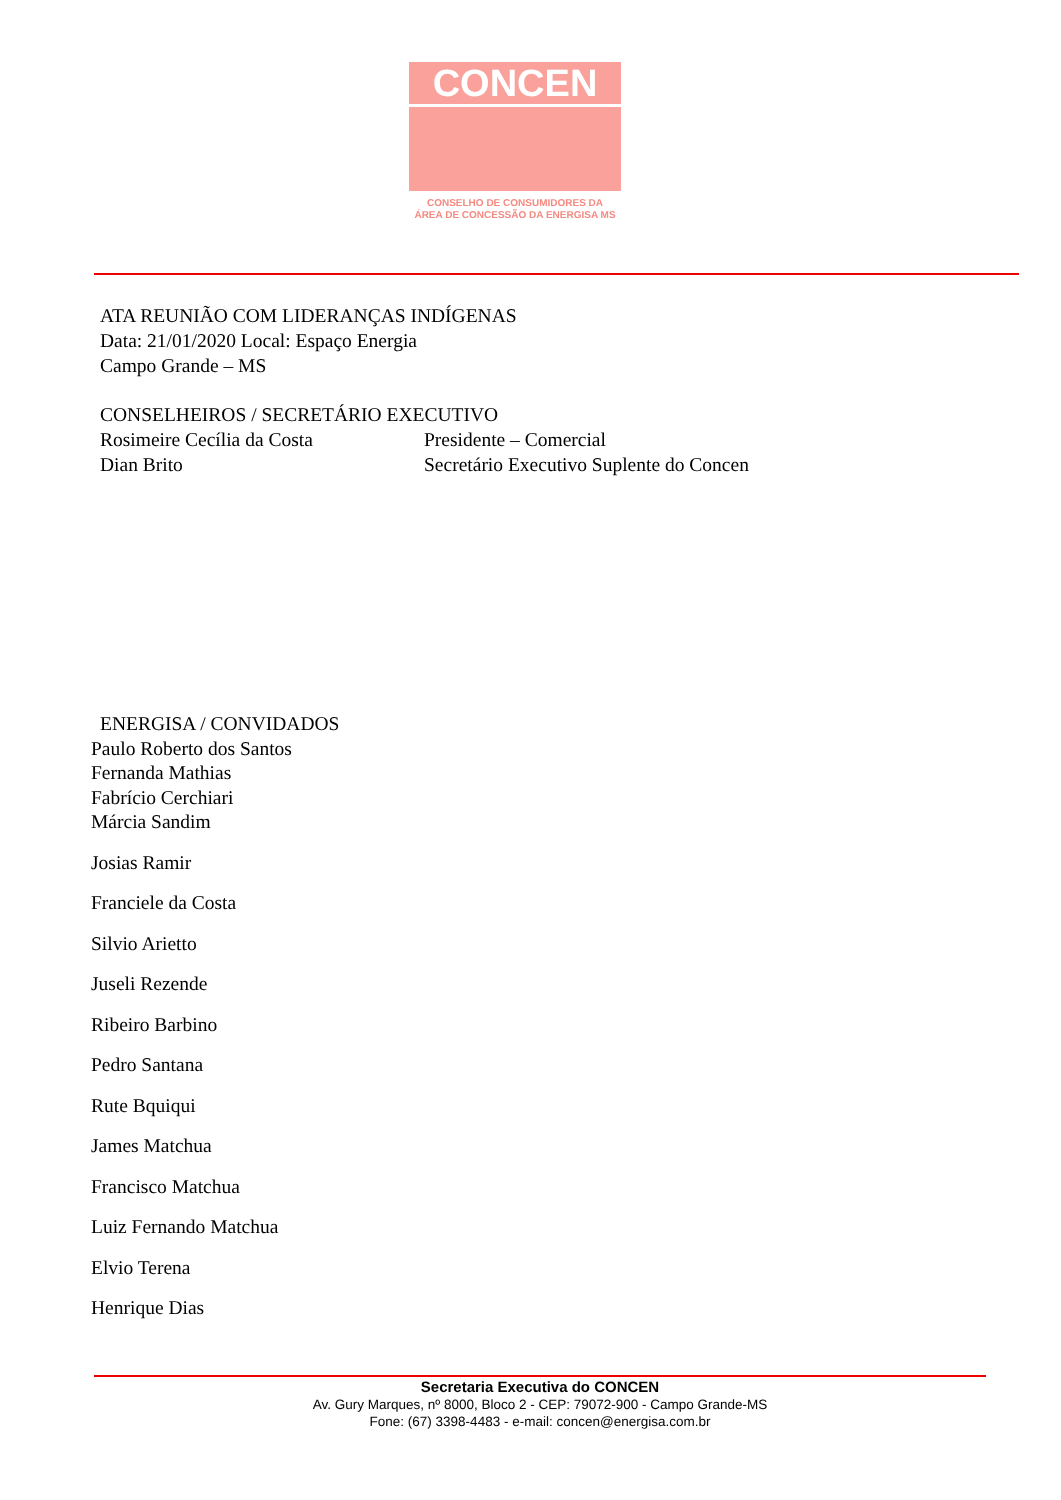CONCEN
CONSELHO DE CONSUMIDORES DA
ÁREA DE CONCESSÃO DA ENERGISA MS
ATA REUNIÃO COM LIDERANÇAS INDÍGENAS
Data: 21/01/2020 Local: Espaço Energia
Campo Grande – MS
CONSELHEIROS / SECRETÁRIO EXECUTIVO
Rosimeire Cecília da Costa Presidente – Comercial
Dian Brito Secretário Executivo Suplente do Concen
ENERGISA / CONVIDADOS
Paulo Roberto dos Santos
Fernanda Mathias
Fabrício Cerchiari
Márcia Sandim
Josias Ramir
Franciele da Costa
Silvio Arietto
Juseli Rezende
Ribeiro Barbino
Pedro Santana
Rute Bquiqui
James Matchua
Francisco Matchua
Luiz Fernando Matchua
Elvio Terena
Henrique Dias
Secretaria Executiva do CONCEN
Av. Gury Marques, nº 8000, Bloco 2 - CEP: 79072-900 - Campo Grande-MS
Fone: (67) 3398-4483 - e-mail: concen@energisa.com.br